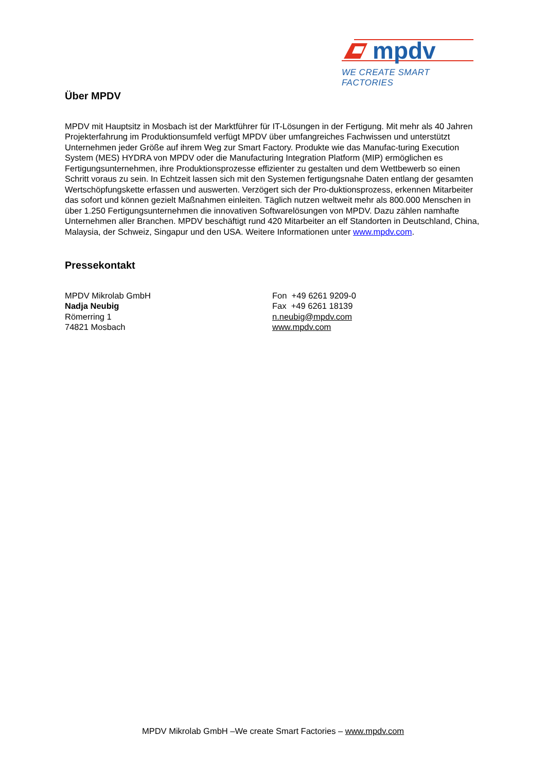mpdv
WE CREATE SMART FACTORIES
Über MPDV
MPDV mit Hauptsitz in Mosbach ist der Marktführer für IT-Lösungen in der Fertigung. Mit mehr als 40 Jahren Projekterfahrung im Produktionsumfeld verfügt MPDV über umfangreiches Fachwissen und unterstützt Unternehmen jeder Größe auf ihrem Weg zur Smart Factory. Produkte wie das Manufac-turing Execution System (MES) HYDRA von MPDV oder die Manufacturing Integration Platform (MIP) ermöglichen es Fertigungsunternehmen, ihre Produktionsprozesse effizienter zu gestalten und dem Wettbewerb so einen Schritt voraus zu sein. In Echtzeit lassen sich mit den Systemen fertigungsnahe Daten entlang der gesamten Wertschöpfungskette erfassen und auswerten. Verzögert sich der Pro-duktionsprozess, erkennen Mitarbeiter das sofort und können gezielt Maßnahmen einleiten. Täglich nutzen weltweit mehr als 800.000 Menschen in über 1.250 Fertigungsunternehmen die innovativen Softwarelösungen von MPDV. Dazu zählen namhafte Unternehmen aller Branchen. MPDV beschäftigt rund 420 Mitarbeiter an elf Standorten in Deutschland, China, Malaysia, der Schweiz, Singapur und den USA. Weitere Informationen unter www.mpdv.com.
Pressekontakt
MPDV Mikrolab GmbH
Nadja Neubig
Römerring 1
74821 Mosbach
Fon +49 6261 9209-0
Fax +49 6261 18139
n.neubig@mpdv.com
www.mpdv.com
MPDV Mikrolab GmbH –We create Smart Factories – www.mpdv.com